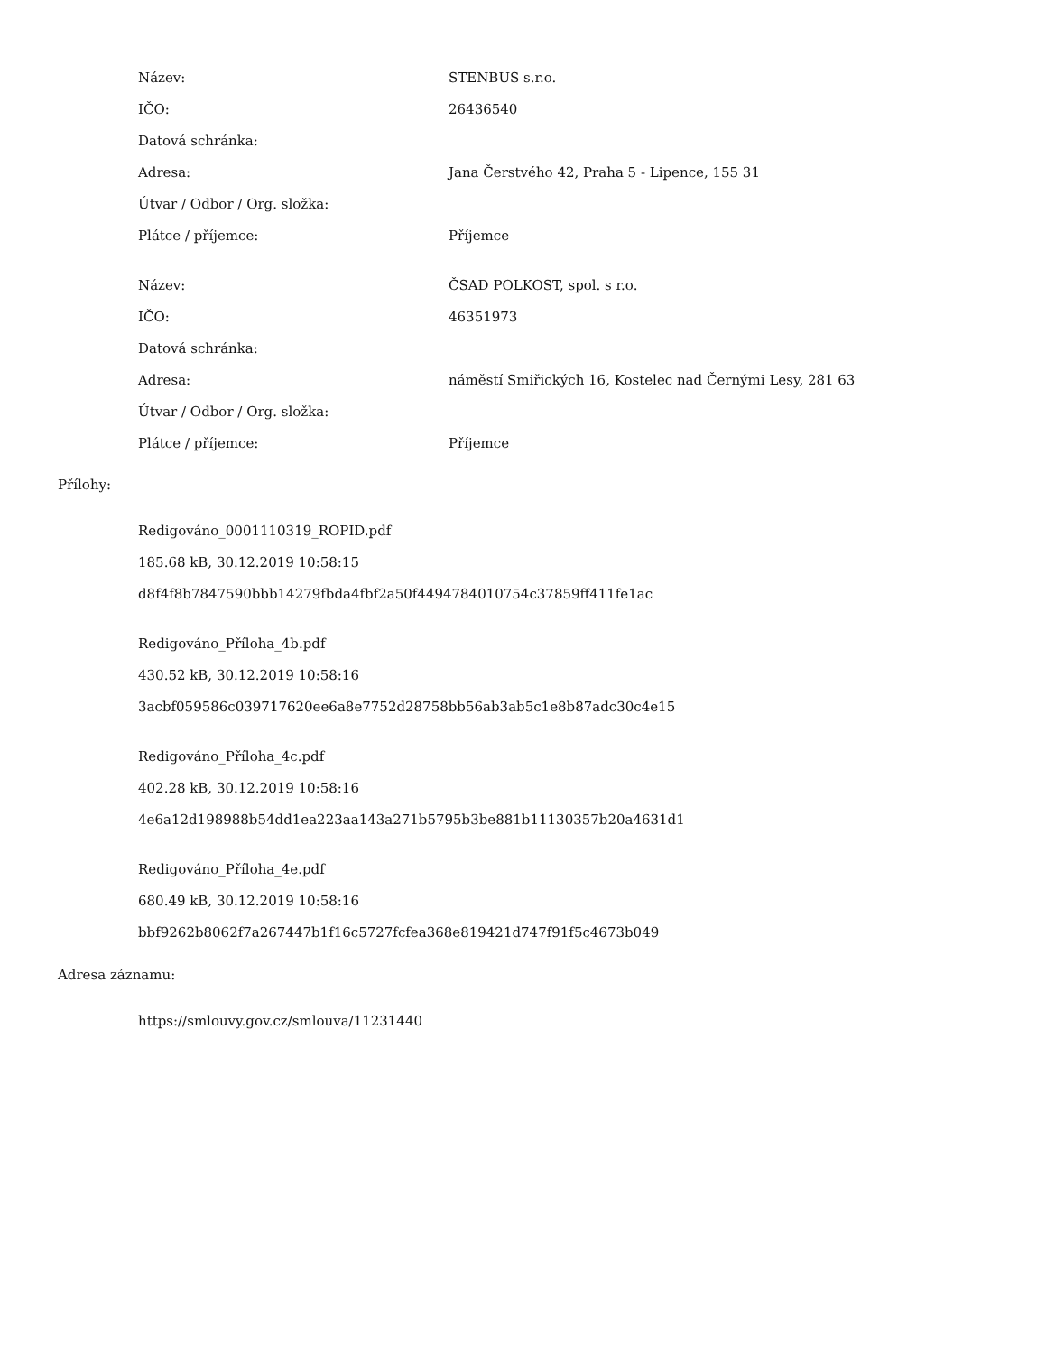| Název: | STENBUS s.r.o. |
| IČO: | 26436540 |
| Datová schránka: | |
| Adresa: | Jana Čerstvého 42, Praha 5 - Lipence, 155 31 |
| Útvar / Odbor / Org. složka: | |
| Plátce / příjemce: | Příjemce |
| Název: | ČSAD POLKOST, spol. s r.o. |
| IČO: | 46351973 |
| Datová schránka: | |
| Adresa: | náměstí Smiřických 16, Kostelec nad Černými Lesy, 281 63 |
| Útvar / Odbor / Org. složka: | |
| Plátce / příjemce: | Příjemce |
Přílohy:
Redigováno_0001110319_ROPID.pdf
185.68 kB, 30.12.2019 10:58:15
d8f4f8b7847590bbb14279fbda4fbf2a50f4494784010754c37859ff411fe1ac
Redigováno_Příloha_4b.pdf
430.52 kB, 30.12.2019 10:58:16
3acbf059586c039717620ee6a8e7752d28758bb56ab3ab5c1e8b87adc30c4e15
Redigováno_Příloha_4c.pdf
402.28 kB, 30.12.2019 10:58:16
4e6a12d198988b54dd1ea223aa143a271b5795b3be881b11130357b20a4631d1
Redigováno_Příloha_4e.pdf
680.49 kB, 30.12.2019 10:58:16
bbf9262b8062f7a267447b1f16c5727fcfea368e819421d747f91f5c4673b049
Adresa záznamu:
https://smlouvy.gov.cz/smlouva/11231440